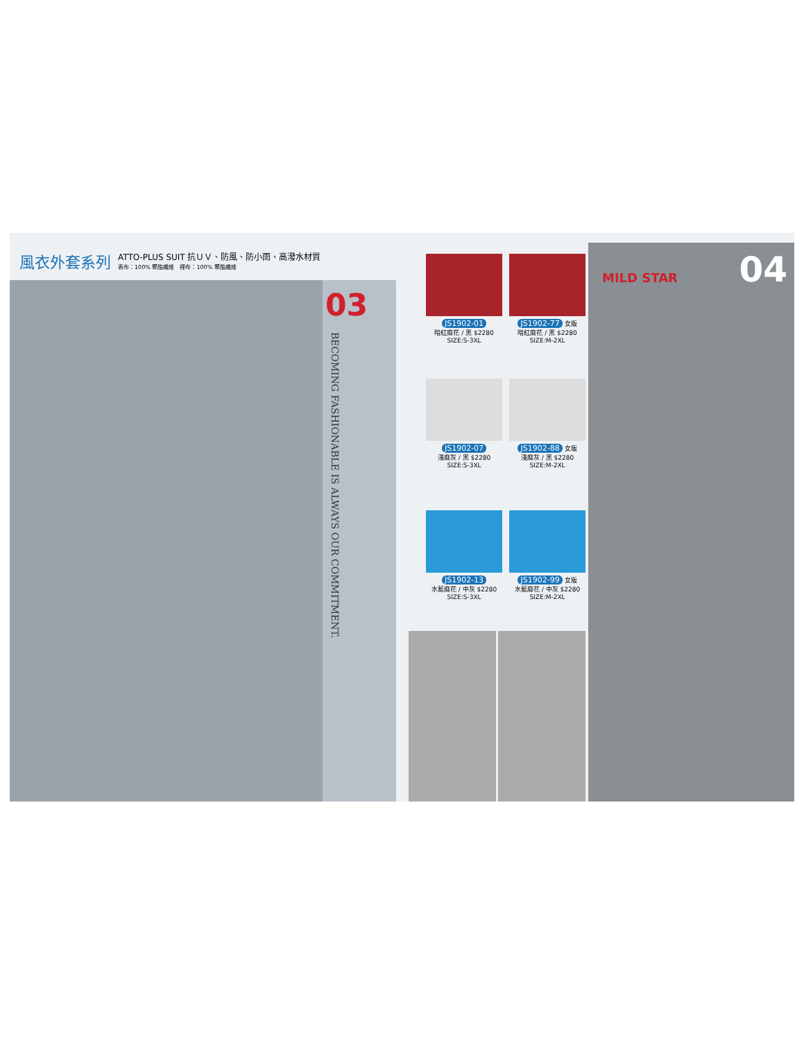風衣外套系列 ATTO-PLUS SUIT 抗ＵＶ、防風、防小雨、高潑水材質
表布：100% 聚酯纖維　裡布：100% 聚酯纖維
03
BECOMING FASHIONABLE IS ALWAYS OUR COMMITMENT.
JS1902-01
暗紅麻花 / 黑 $2280
SIZE:S-3XL
JS1902-77 女版
暗紅麻花 / 黑 $2280
SIZE:M-2XL
JS1902-07
淺麻灰 / 黑 $2280
SIZE:S-3XL
JS1902-88 女版
淺麻灰 / 黑 $2280
SIZE:M-2XL
JS1902-13
水藍麻花 / 中灰 $2280
SIZE:S-3XL
JS1902-99 女版
水藍麻花 / 中灰 $2280
SIZE:M-2XL
MILD STAR 04